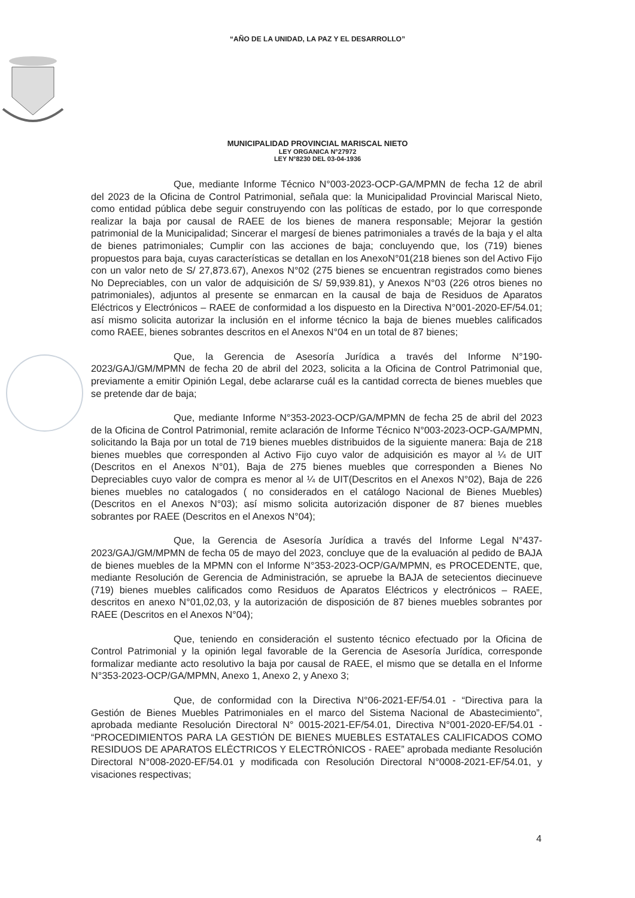“AÑO DE LA UNIDAD, LA PAZ Y EL DESARROLLO”
MUNICIPALIDAD PROVINCIAL MARISCAL NIETO
LEY ORGANICA N°27972
LEY N°8230 DEL 03-04-1936
Que, mediante Informe Técnico N°003-2023-OCP-GA/MPMN de fecha 12 de abril del 2023 de la Oficina de Control Patrimonial, señala que: la Municipalidad Provincial Mariscal Nieto, como entidad pública debe seguir construyendo con las políticas de estado, por lo que corresponde realizar la baja por causal de RAEE de los bienes de manera responsable; Mejorar la gestión patrimonial de la Municipalidad; Sincerar el margesí de bienes patrimoniales a través de la baja y el alta de bienes patrimoniales; Cumplir con las acciones de baja; concluyendo que, los (719) bienes propuestos para baja, cuyas características se detallan en los AnexoN°01(218 bienes son del Activo Fijo con un valor neto de S/ 27,873.67), Anexos N°02 (275 bienes se encuentran registrados como bienes No Depreciables, con un valor de adquisición de S/ 59,939.81), y Anexos N°03 (226 otros bienes no patrimoniales), adjuntos al presente se enmarcan en la causal de baja de Residuos de Aparatos Eléctricos y Electrónicos – RAEE de conformidad a los dispuesto en la Directiva N°001-2020-EF/54.01; así mismo solicita autorizar la inclusión en el informe técnico la baja de bienes muebles calificados como RAEE, bienes sobrantes descritos en el Anexos N°04 en un total de 87 bienes;
Que, la Gerencia de Asesoría Jurídica a través del Informe N°190-2023/GAJ/GM/MPMN de fecha 20 de abril del 2023, solicita a la Oficina de Control Patrimonial que, previamente a emitir Opinión Legal, debe aclararse cuál es la cantidad correcta de bienes muebles que se pretende dar de baja;
Que, mediante Informe N°353-2023-OCP/GA/MPMN de fecha 25 de abril del 2023 de la Oficina de Control Patrimonial, remite aclaración de Informe Técnico N°003-2023-OCP-GA/MPMN, solicitando la Baja por un total de 719 bienes muebles distribuidos de la siguiente manera: Baja de 218 bienes muebles que corresponden al Activo Fijo cuyo valor de adquisición es mayor al ¼ de UIT (Descritos en el Anexos N°01), Baja de 275 bienes muebles que corresponden a Bienes No Depreciables cuyo valor de compra es menor al ¼ de UIT(Descritos en el Anexos N°02), Baja de 226 bienes muebles no catalogados ( no considerados en el catálogo Nacional de Bienes Muebles) (Descritos en el Anexos N°03); así mismo solicita autorización disponer de 87 bienes muebles sobrantes por RAEE (Descritos en el Anexos N°04);
Que, la Gerencia de Asesoría Jurídica a través del Informe Legal N°437-2023/GAJ/GM/MPMN de fecha 05 de mayo del 2023, concluye que de la evaluación al pedido de BAJA de bienes muebles de la MPMN con el Informe N°353-2023-OCP/GA/MPMN, es PROCEDENTE, que, mediante Resolución de Gerencia de Administración, se apruebe la BAJA de setecientos diecinueve (719) bienes muebles calificados como Residuos de Aparatos Eléctricos y electrónicos – RAEE, descritos en anexo N°01,02,03, y la autorización de disposición de 87 bienes muebles sobrantes por RAEE (Descritos en el Anexos N°04);
Que, teniendo en consideración el sustento técnico efectuado por la Oficina de Control Patrimonial y la opinión legal favorable de la Gerencia de Asesoría Jurídica, corresponde formalizar mediante acto resolutivo la baja por causal de RAEE, el mismo que se detalla en el Informe N°353-2023-OCP/GA/MPMN, Anexo 1, Anexo 2, y Anexo 3;
Que, de conformidad con la Directiva N°06-2021-EF/54.01 - “Directiva para la Gestión de Bienes Muebles Patrimoniales en el marco del Sistema Nacional de Abastecimiento”, aprobada mediante Resolución Directoral N° 0015-2021-EF/54.01, Directiva N°001-2020-EF/54.01 - “PROCEDIMIENTOS PARA LA GESTIÓN DE BIENES MUEBLES ESTATALES CALIFICADOS COMO RESIDUOS DE APARATOS ELÉCTRICOS Y ELECTRÓNICOS - RAEE” aprobada mediante Resolución Directoral N°008-2020-EF/54.01 y modificada con Resolución Directoral N°0008-2021-EF/54.01, y visaciones respectivas;
4